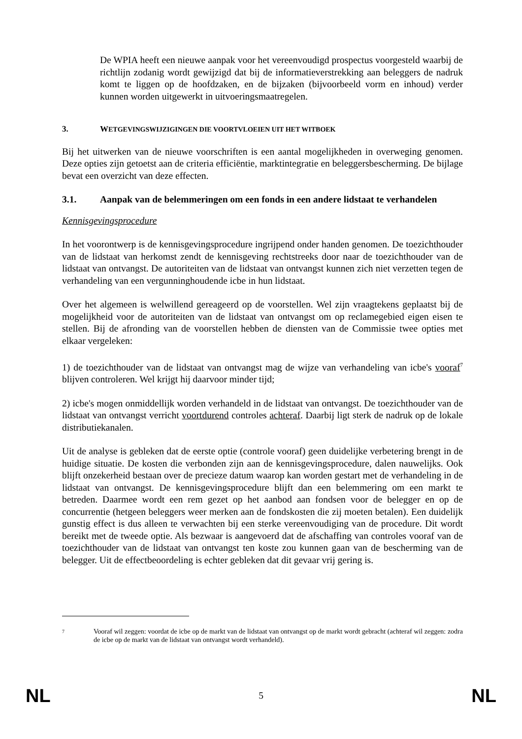De WPIA heeft een nieuwe aanpak voor het vereenvoudigd prospectus voorgesteld waarbij de richtlijn zodanig wordt gewijzigd dat bij de informatieverstrekking aan beleggers de nadruk komt te liggen op de hoofdzaken, en de bijzaken (bijvoorbeeld vorm en inhoud) verder kunnen worden uitgewerkt in uitvoeringsmaatregelen.
3. WETGEVINGSWIJZIGINGEN DIE VOORTVLOEIEN UIT HET WITBOEK
Bij het uitwerken van de nieuwe voorschriften is een aantal mogelijkheden in overweging genomen. Deze opties zijn getoetst aan de criteria efficiëntie, marktintegratie en beleggersbescherming. De bijlage bevat een overzicht van deze effecten.
3.1. Aanpak van de belemmeringen om een fonds in een andere lidstaat te verhandelen
Kennisgevingsprocedure
In het voorontwerp is de kennisgevingsprocedure ingrijpend onder handen genomen. De toezichthouder van de lidstaat van herkomst zendt de kennisgeving rechtstreeks door naar de toezichthouder van de lidstaat van ontvangst. De autoriteiten van de lidstaat van ontvangst kunnen zich niet verzetten tegen de verhandeling van een vergunninghoudende icbe in hun lidstaat.
Over het algemeen is welwillend gereageerd op de voorstellen. Wel zijn vraagtekens geplaatst bij de mogelijkheid voor de autoriteiten van de lidstaat van ontvangst om op reclamegebied eigen eisen te stellen. Bij de afronding van de voorstellen hebben de diensten van de Commissie twee opties met elkaar vergeleken:
1) de toezichthouder van de lidstaat van ontvangst mag de wijze van verhandeling van icbe's vooraf<sup>7</sup> blijven controleren. Wel krijgt hij daarvoor minder tijd;
2) icbe's mogen onmiddellijk worden verhandeld in de lidstaat van ontvangst. De toezichthouder van de lidstaat van ontvangst verricht voortdurend controles achteraf. Daarbij ligt sterk de nadruk op de lokale distributiekanalen.
Uit de analyse is gebleken dat de eerste optie (controle vooraf) geen duidelijke verbetering brengt in de huidige situatie. De kosten die verbonden zijn aan de kennisgevingsprocedure, dalen nauwelijks. Ook blijft onzekerheid bestaan over de precieze datum waarop kan worden gestart met de verhandeling in de lidstaat van ontvangst. De kennisgevingsprocedure blijft dan een belemmering om een markt te betreden. Daarmee wordt een rem gezet op het aanbod aan fondsen voor de belegger en op de concurrentie (hetgeen beleggers weer merken aan de fondskosten die zij moeten betalen). Een duidelijk gunstig effect is dus alleen te verwachten bij een sterke vereenvoudiging van de procedure. Dit wordt bereikt met de tweede optie. Als bezwaar is aangevoerd dat de afschaffing van controles vooraf van de toezichthouder van de lidstaat van ontvangst ten koste zou kunnen gaan van de bescherming van de belegger. Uit de effectbeoordeling is echter gebleken dat dit gevaar vrij gering is.
<sup>7</sup> Vooraf wil zeggen: voordat de icbe op de markt van de lidstaat van ontvangst op de markt wordt gebracht (achteraf wil zeggen: zodra de icbe op de markt van de lidstaat van ontvangst wordt verhandeld).
NL 5 NL